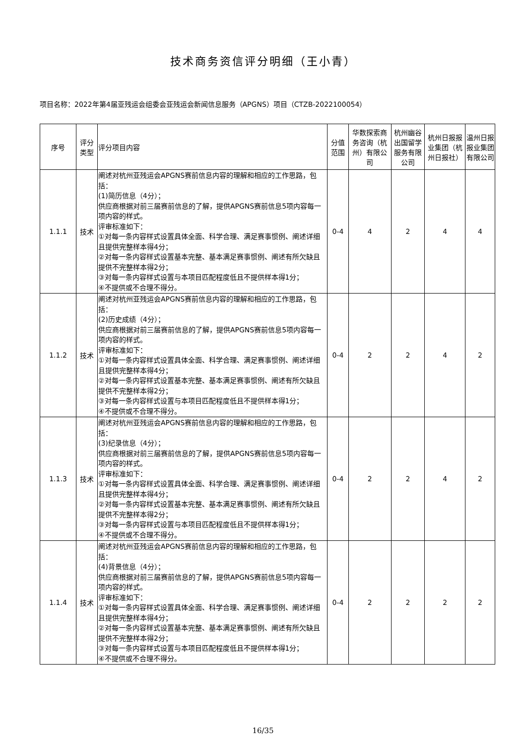技术商务资信评分明细（王小青）
项目名称：2022年第4届亚残运会组委会亚残运会新闻信息服务（APGNS）项目（CTZB-2022100054）
| 序号 | 评分类型 | 评分项目内容 | 分值范围 | 华数探索商务咨询（杭州）有限公司 | 杭州幽谷出国留学服务有限公司 | 杭州日报报业集团（杭州日报社） | 温州日报报业集团有限公司 |
| --- | --- | --- | --- | --- | --- | --- | --- |
| 1.1.1 | 技术 | 阐述对杭州亚残运会APGNS赛前信息内容的理解和相应的工作思路，包括： (1)简历信息（4分）； 供应商根据对前三届赛前信息的了解，提供APGNS赛前信息5项内容每一项内容的样式。 评审标准如下： ①对每一条内容样式设置具体全面、科学合理、满足赛事惯例、阐述详细且提供完整样本得4分； ②对每一条内容样式设置基本完整、基本满足赛事惯例、阐述有所欠缺且提供不完整样本得2分； ③对每一条内容样式设置与本项目匹配程度低且不提供样本得1分； ④不提供或不合理不得分。 | 0-4 | 4 | 2 | 4 | 4 |
| 1.1.2 | 技术 | 阐述对杭州亚残运会APGNS赛前信息内容的理解和相应的工作思路，包括： (2)历史成绩（4分）； 供应商根据对前三届赛前信息的了解，提供APGNS赛前信息5项内容每一项内容的样式。 评审标准如下： ①对每一条内容样式设置具体全面、科学合理、满足赛事惯例、阐述详细且提供完整样本得4分； ②对每一条内容样式设置基本完整、基本满足赛事惯例、阐述有所欠缺且提供不完整样本得2分； ③对每一条内容样式设置与本项目匹配程度低且不提供样本得1分； ④不提供或不合理不得分。 | 0-4 | 2 | 2 | 4 | 2 |
| 1.1.3 | 技术 | 阐述对杭州亚残运会APGNS赛前信息内容的理解和相应的工作思路，包括： (3)纪录信息（4分）； 供应商根据对前三届赛前信息的了解，提供APGNS赛前信息5项内容每一项内容的样式。 评审标准如下： ①对每一条内容样式设置具体全面、科学合理、满足赛事惯例、阐述详细且提供完整样本得4分； ②对每一条内容样式设置基本完整、基本满足赛事惯例、阐述有所欠缺且提供不完整样本得2分； ③对每一条内容样式设置与本项目匹配程度低且不提供样本得1分； ④不提供或不合理不得分。 | 0-4 | 2 | 2 | 4 | 2 |
| 1.1.4 | 技术 | 阐述对杭州亚残运会APGNS赛前信息内容的理解和相应的工作思路，包括： (4)背景信息（4分）； 供应商根据对前三届赛前信息的了解，提供APGNS赛前信息5项内容每一项内容的样式。 评审标准如下： ①对每一条内容样式设置具体全面、科学合理、满足赛事惯例、阐述详细且提供完整样本得4分； ②对每一条内容样式设置基本完整、基本满足赛事惯例、阐述有所欠缺且提供不完整样本得2分； ③对每一条内容样式设置与本项目匹配程度低且不提供样本得1分； ④不提供或不合理不得分。 | 0-4 | 2 | 2 | 2 | 2 |
16/35